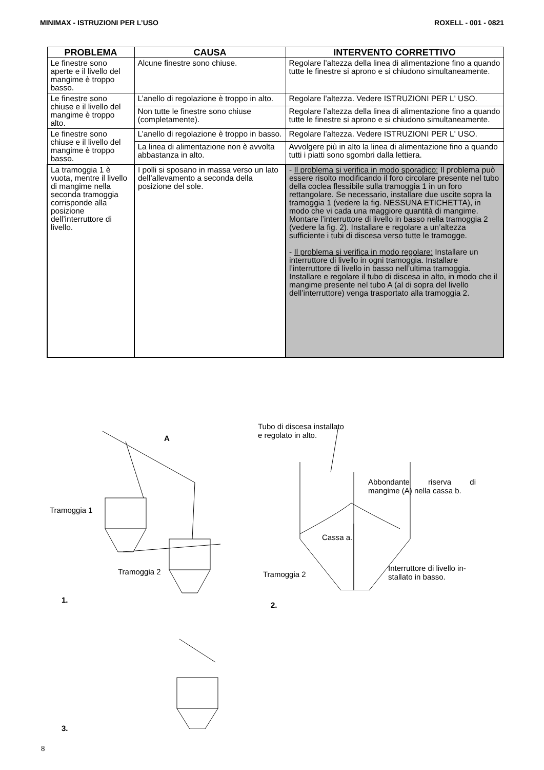MINIMAX - ISTRUZIONI PER L’USO ROXELL - 001 - 0821
| PROBLEMA | CAUSA | INTERVENTO CORRETTIVO |
| --- | --- | --- |
| Le finestre sono aperte e il livello del mangime è troppo basso. | Alcune finestre sono chiuse. | Regolare l’altezza della linea di alimentazione fino a quando tutte le finestre si aprono e si chiudono simultaneamente. |
| Le finestre sono chiuse e il livello del mangime è troppo alto. | L’anello di regolazione è troppo in alto. | Regolare l’altezza. Vedere ISTRUZIONI PER L' USO. |
| | Non tutte le finestre sono chiuse (completamente). | Regolare l’altezza della linea di alimentazione fino a quando tutte le finestre si aprono e si chiudono simultaneamente. |
| Le finestre sono chiuse e il livello del mangime è troppo basso. | L’anello di regolazione è troppo in basso. | Regolare l’altezza. Vedere ISTRUZIONI PER L' USO. |
| | La linea di alimentazione non è avvolta abbastanza in alto. | Avvolgere più in alto la linea di alimentazione fino a quando tutti i piatti sono sgombri dalla lettiera. |
| La tramoggia 1 è vuota, mentre il livello di mangime nella seconda tramoggia corrisponde alla posizione dell’interruttore di livello. | I polli si sposano in massa verso un lato dell’allevamento a seconda della posizione del sole. | - Il problema si verifica in modo sporadico: Il problema può essere risolto modificando il foro circolare presente nel tubo della coclea flessibile sulla tramoggia 1 in un foro rettangolare. Se necessario, installare due uscite sopra la tramoggia 1 (vedere la fig. NESSUNA ETICHETTA), in modo che vi cada una maggiore quantità di mangime. Montare l’interruttore di livello in basso nella tramoggia 2 (vedere la fig. 2). Installare e regolare a un’altezza sufficiente i tubi di discesa verso tutte le tramogge. - Il problema si verifica in modo regolare: Installare un interruttore di livello in ogni tramoggia. Installare l’interruttore di livello in basso nell’ultima tramoggia. Installare e regolare il tubo di discesa in alto, in modo che il mangime presente nel tubo A (al di sopra del livello dell’interruttore) venga trasportato alla tramoggia 2. |
A
Tramoggia 1
Tramoggia 2
1.
3.
Tubo di discesa installato
e regolato in alto.
Abbondante riserva di mangime (A) nella cassa b.
Cassa a.
Tramoggia 2
Interruttore di livello in-
stallato in basso.
2.
8